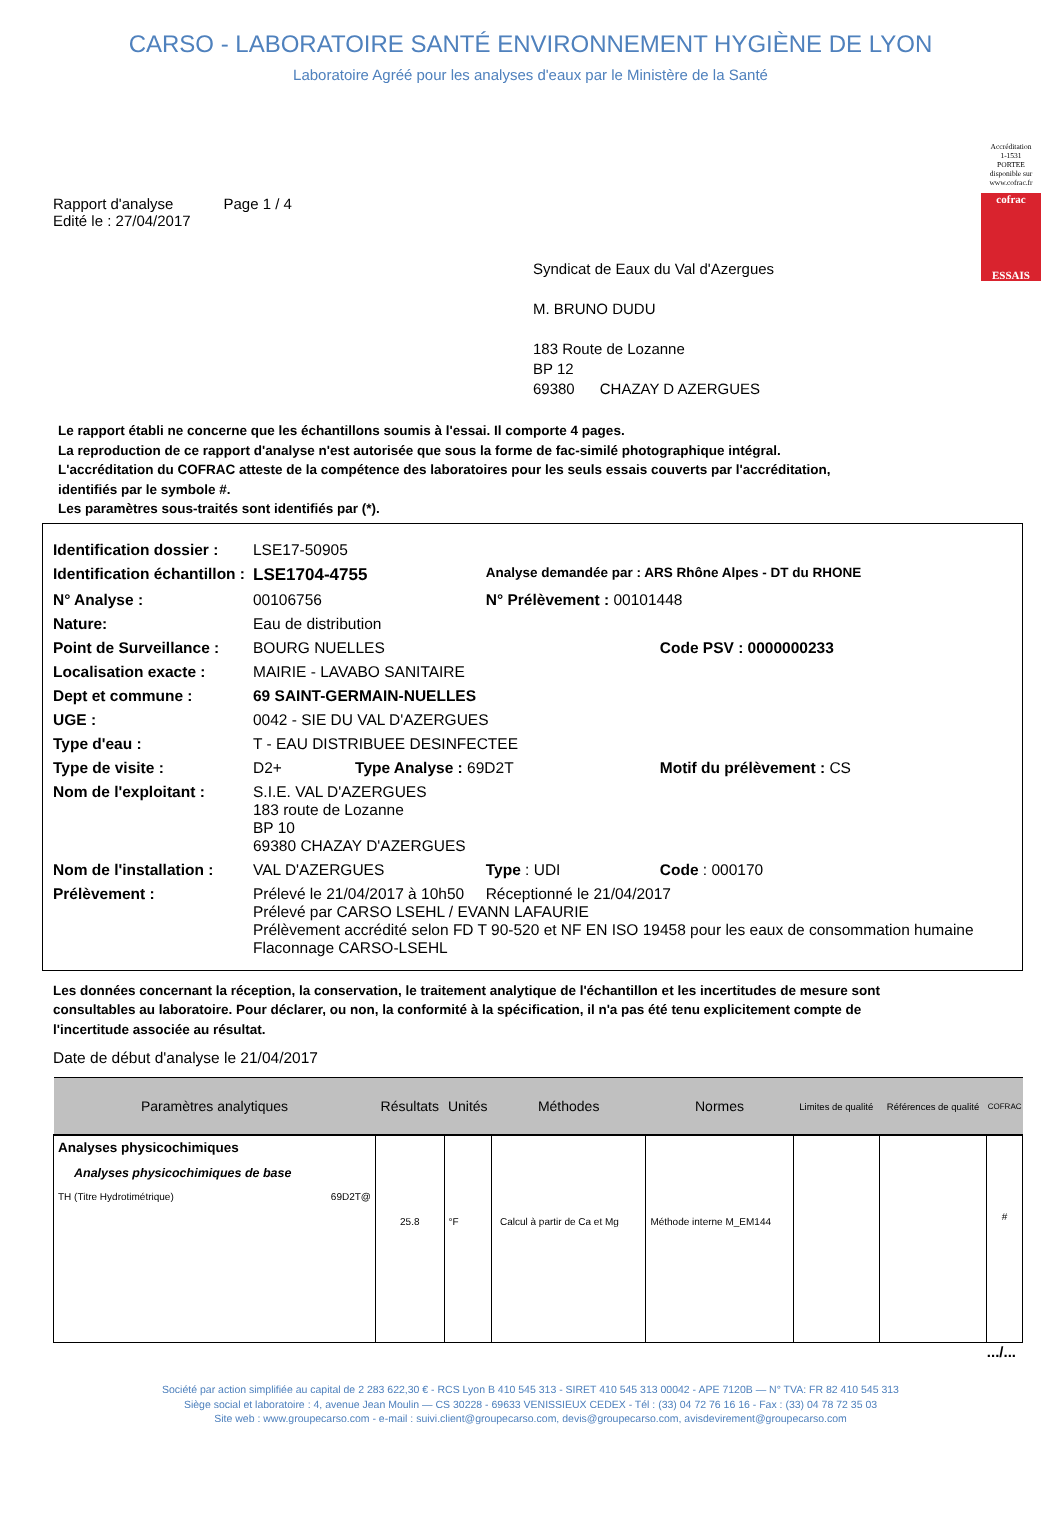CARSO - LABORATOIRE SANTÉ ENVIRONNEMENT HYGIÈNE DE LYON
Laboratoire Agréé pour les analyses d'eaux par le Ministère de la Santé
Accréditation
1-1531
PORTEE
disponible sur
www.cofrac.fr
cofrac
ESSAIS
Rapport d'analyse Page 1 / 4
Edité le : 27/04/2017
Syndicat de Eaux du Val d'Azergues
M. BRUNO DUDU
183 Route de Lozanne
BP 12
69380 CHAZAY D AZERGUES
Le rapport établi ne concerne que les échantillons soumis à l'essai. Il comporte 4 pages.
La reproduction de ce rapport d'analyse n'est autorisée que sous la forme de fac-similé photographique intégral.
L'accréditation du COFRAC atteste de la compétence des laboratoires pour les seuls essais couverts par l'accréditation,
identifiés par le symbole #.
Les paramètres sous-traités sont identifiés par (*).
| Identification dossier : | LSE17-50905 | | |
| Identification échantillon : | LSE1704-4755 | Analyse demandée par : ARS Rhône Alpes - DT du RHONE | |
| N° Analyse : | 00106756 | N° Prélèvement : 00101448 | |
| Nature: | Eau de distribution | | |
| Point de Surveillance : | BOURG NUELLES | | Code PSV : 0000000233 |
| Localisation exacte : | MAIRIE - LAVABO SANITAIRE | | |
| Dept et commune : | 69 SAINT-GERMAIN-NUELLES | | |
| UGE : | 0042 - SIE DU VAL D'AZERGUES | | |
| Type d'eau : | T - EAU DISTRIBUEE DESINFECTEE | | |
| Type de visite : | D2+ Type Analyse : 69D2T | | Motif du prélèvement : CS |
| Nom de l'exploitant : | S.I.E. VAL D'AZERGUES 183 route de Lozanne BP 10 69380 CHAZAY D'AZERGUES | | |
| Nom de l'installation : | VAL D'AZERGUES | Type : UDI | Code : 000170 |
| Prélèvement : | Prélevé le 21/04/2017 à 10h50 Réceptionné le 21/04/2017 Prélevé par CARSO LSEHL / EVANN LAFAURIE Prélèvement accrédité selon FD T 90-520 et NF EN ISO 19458 pour les eaux de consommation humaine Flaconnage CARSO-LSEHL | | |
Les données concernant la réception, la conservation, le traitement analytique de l'échantillon et les incertitudes de mesure sont consultables au laboratoire. Pour déclarer, ou non, la conformité à la spécification, il n'a pas été tenu explicitement compte de l'incertitude associée au résultat.
Date de début d'analyse le 21/04/2017
| Paramètres analytiques | Résultats | Unités | Méthodes | Normes | Limites de qualité | Références de qualité | COFRAC |
| --- | --- | --- | --- | --- | --- | --- | --- |
| Analyses physicochimiques Analyses physicochimiques de base TH (Titre Hydrotimétrique) 69D2T@ | 25.8 | °F | Calcul à partir de Ca et Mg | Méthode interne M_EM144 | | | # |
.../...
Société par action simplifiée au capital de 2 283 622,30 € - RCS Lyon B 410 545 313 - SIRET 410 545 313 00042 - APE 7120B — N° TVA: FR 82 410 545 313
Siège social et laboratoire : 4, avenue Jean Moulin — CS 30228 - 69633 VENISSIEUX CEDEX - Tél : (33) 04 72 76 16 16 - Fax : (33) 04 78 72 35 03
Site web : www.groupecarso.com - e-mail : suivi.client@groupecarso.com, devis@groupecarso.com, avisdevirement@groupecarso.com